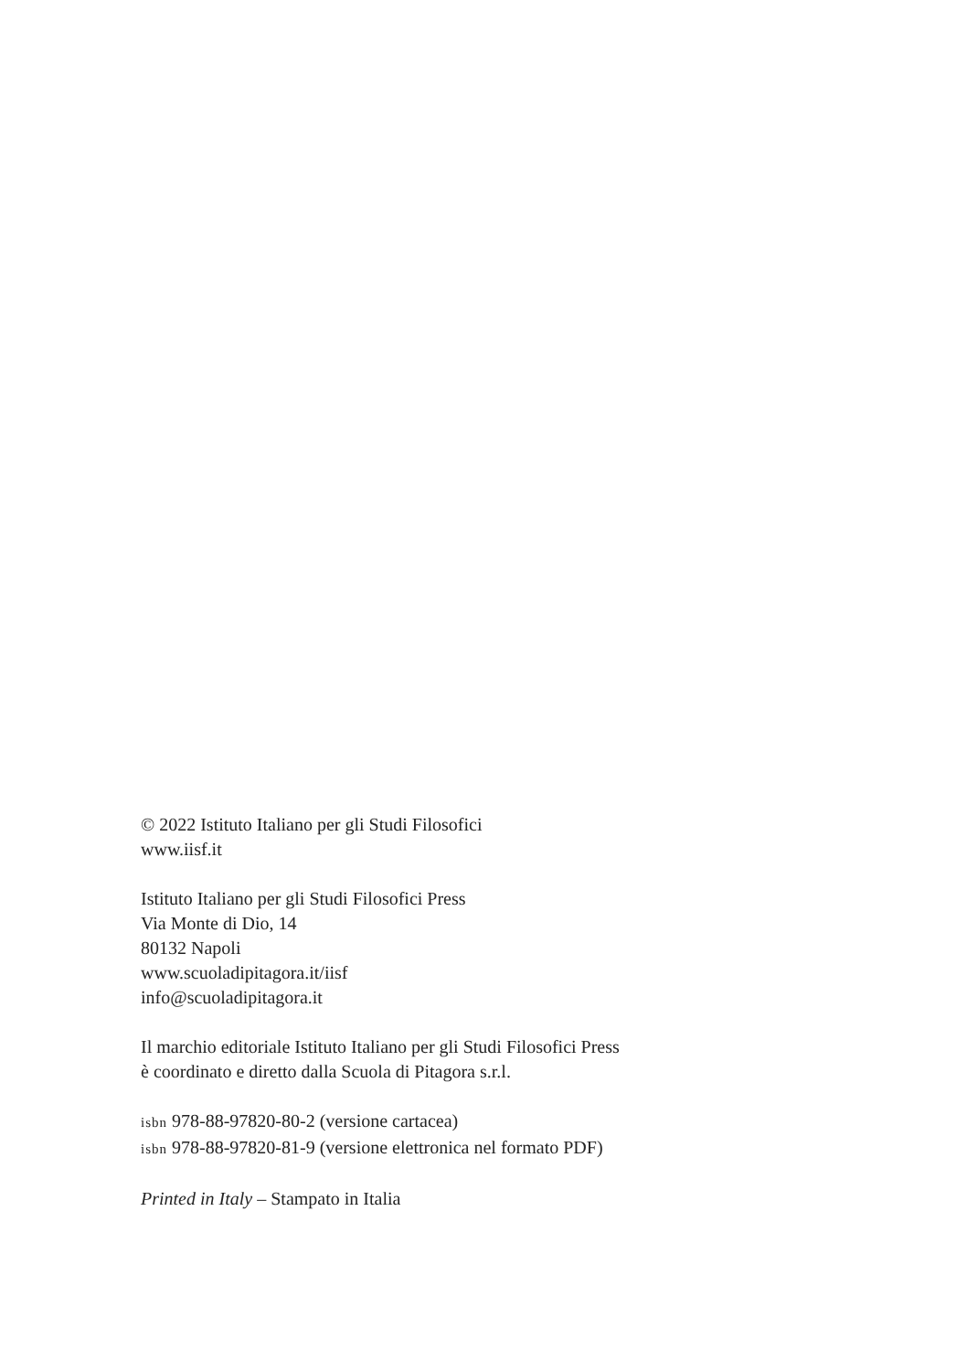© 2022 Istituto Italiano per gli Studi Filosofici
www.iisf.it
Istituto Italiano per gli Studi Filosofici Press
Via Monte di Dio, 14
80132 Napoli
www.scuoladipitagora.it/iisf
info@scuoladipitagora.it
Il marchio editoriale Istituto Italiano per gli Studi Filosofici Press
è coordinato e diretto dalla Scuola di Pitagora s.r.l.
isbn 978-88-97820-80-2 (versione cartacea)
isbn 978-88-97820-81-9 (versione elettronica nel formato PDF)
Printed in Italy – Stampato in Italia